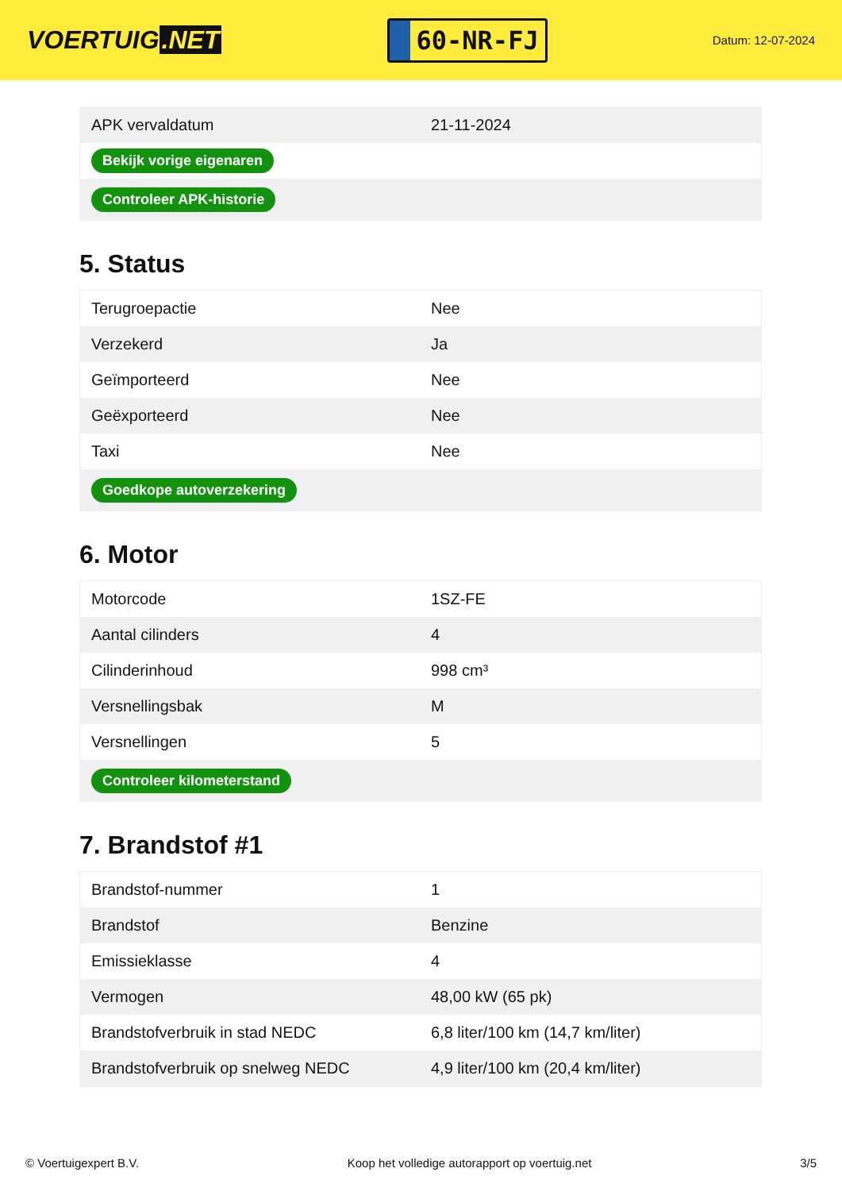VOERTUIG.NET
60-NR-FJ
Datum: 12-07-2024
| APK vervaldatum | 21-11-2024 |
| Bekijk vorige eigenaren | |
| Controleer APK-historie | |
5. Status
| Terugroepactie | Nee |
| Verzekerd | Ja |
| Geïmporteerd | Nee |
| Geëxporteerd | Nee |
| Taxi | Nee |
| Goedkope autoverzekering | |
6. Motor
| Motorcode | 1SZ-FE |
| Aantal cilinders | 4 |
| Cilinderinhoud | 998 cm³ |
| Versnellingsbak | M |
| Versnellingen | 5 |
| Controleer kilometerstand | |
7. Brandstof #1
| Brandstof-nummer | 1 |
| Brandstof | Benzine |
| Emissieklasse | 4 |
| Vermogen | 48,00 kW (65 pk) |
| Brandstofverbruik in stad NEDC | 6,8 liter/100 km (14,7 km/liter) |
| Brandstofverbruik op snelweg NEDC | 4,9 liter/100 km (20,4 km/liter) |
© Voertuigexpert B.V. Koop het volledige autorapport op voertuig.net 3/5